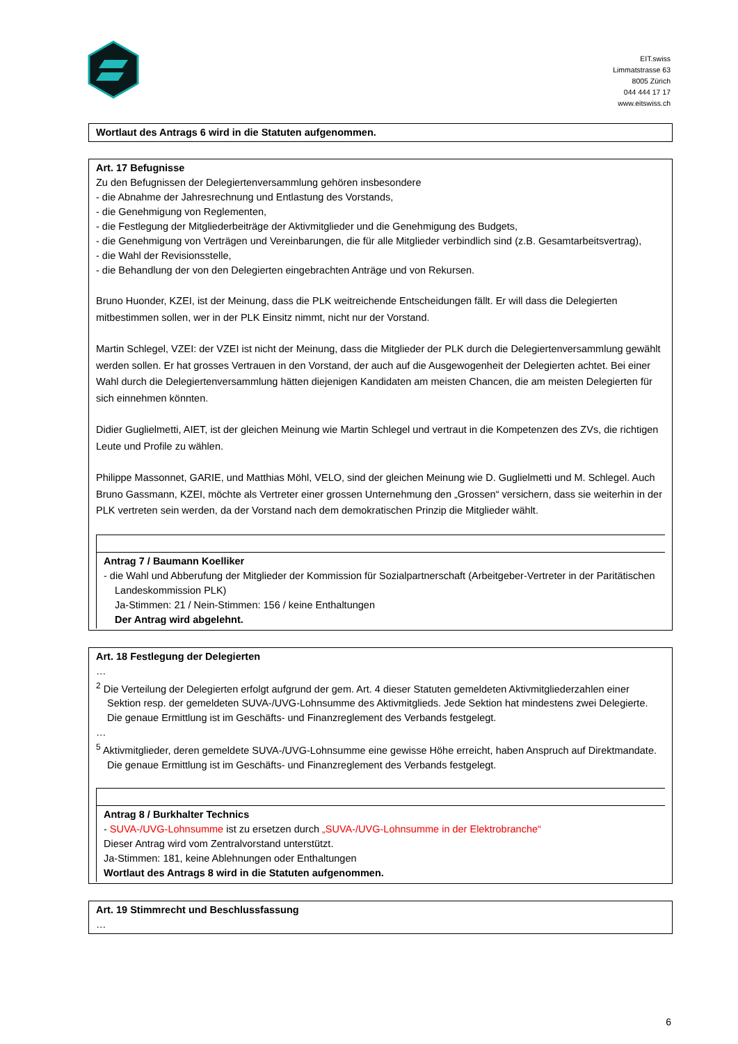EIT.swiss
Limmatstrasse 63
8005 Zürich
044 444 17 17
www.eitswiss.ch
| Wortlaut des Antrags 6 wird in die Statuten aufgenommen. |
| Art. 17 Befugnisse Zu den Befugnissen der Delegiertenversammlung gehören insbesondere - die Abnahme der Jahresrechnung und Entlastung des Vorstands, - die Genehmigung von Reglementen, - die Festlegung der Mitgliederbeiträge der Aktivmitglieder und die Genehmigung des Budgets, - die Genehmigung von Verträgen und Vereinbarungen, die für alle Mitglieder verbindlich sind (z.B. Gesamtarbeitsvertrag), - die Wahl der Revisionsstelle, - die Behandlung der von den Delegierten eingebrachten Anträge und von Rekursen. Bruno Huonder, KZEI, ist der Meinung, dass die PLK weitreichende Entscheidungen fällt. Er will dass die Delegierten mitbestimmen sollen, wer in der PLK Einsitz nimmt, nicht nur der Vorstand. Martin Schlegel, VZEI: der VZEI ist nicht der Meinung, dass die Mitglieder der PLK durch die Delegiertenversammlung gewählt werden sollen. Er hat grosses Vertrauen in den Vorstand, der auch auf die Ausgewogenheit der Delegierten achtet. Bei einer Wahl durch die Delegiertenversammlung hätten diejenigen Kandidaten am meisten Chancen, die am meisten Delegierten für sich einnehmen könnten. Didier Guglielmetti, AIET, ist der gleichen Meinung wie Martin Schlegel und vertraut in die Kompetenzen des ZVs, die richtigen Leute und Profile zu wählen. Philippe Massonnet, GARIE, und Matthias Möhl, VELO, sind der gleichen Meinung wie D. Guglielmetti und M. Schlegel. Auch Bruno Gassmann, KZEI, möchte als Vertreter einer grossen Unternehmung den „Grossen“ versichern, dass sie weiterhin in der PLK vertreten sein werden, da der Vorstand nach dem demokratischen Prinzip die Mitglieder wählt. / Antrag 7 / Baumann Koelliker - die Wahl und Abberufung der Mitglieder der Kommission für Sozialpartnerschaft (Arbeitgeber-Vertreter in der Paritätischen Landeskommission PLK) Ja-Stimmen: 21 / Nein-Stimmen: 156 / keine Enthaltungen Der Antrag wird abgelehnt. / |
| Art. 18 Festlegung der Delegierten … <sup>2</sup> Die Verteilung der Delegierten erfolgt aufgrund der gem. Art. 4 dieser Statuten gemeldeten Aktivmitgliederzahlen einer Sektion resp. der gemeldeten SUVA-/UVG-Lohnsumme des Aktivmitglieds. Jede Sektion hat mindestens zwei Delegierte. Die genaue Ermittlung ist im Geschäfts- und Finanzreglement des Verbands festgelegt. … <sup>5</sup> Aktivmitglieder, deren gemeldete SUVA-/UVG-Lohnsumme eine gewisse Höhe erreicht, haben Anspruch auf Direktmandate. Die genaue Ermittlung ist im Geschäfts- und Finanzreglement des Verbands festgelegt. / Antrag 8 / Burkhalter Technics - SUVA-/UVG-Lohnsumme ist zu ersetzen durch „SUVA-/UVG-Lohnsumme in der Elektrobranche“ Dieser Antrag wird vom Zentralvorstand unterstützt. Ja-Stimmen: 181, keine Ablehnungen oder Enthaltungen Wortlaut des Antrags 8 wird in die Statuten aufgenommen. / |
| Art. 19 Stimmrecht und Beschlussfassung … |
6